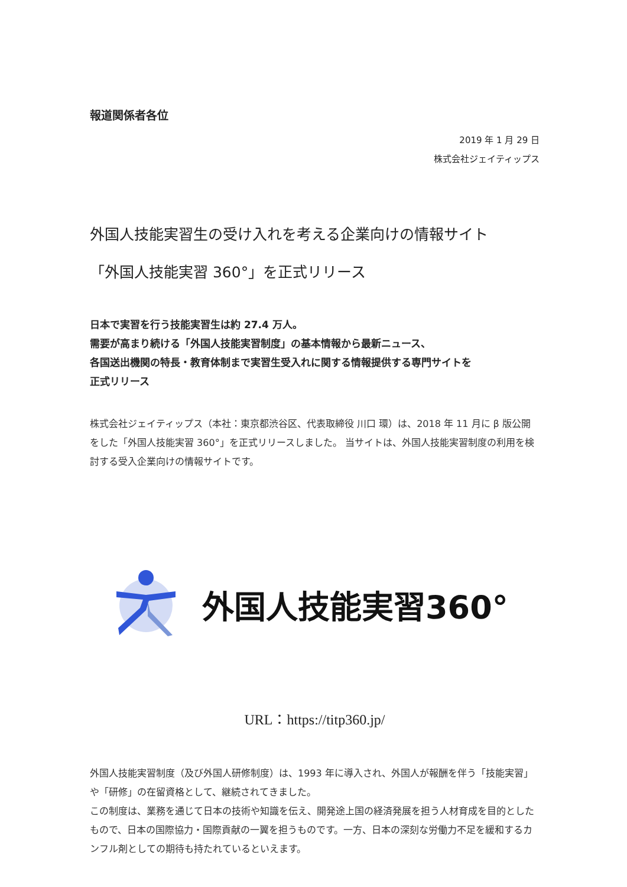報道関係者各位
2019 年 1 月 29 日
株式会社ジェイティップス
外国人技能実習生の受け入れを考える企業向けの情報サイト
「外国人技能実習 360°」を正式リリース
日本で実習を行う技能実習生は約 27.4 万人。
需要が高まり続ける「外国人技能実習制度」の基本情報から最新ニュース、
各国送出機関の特長・教育体制まで実習生受入れに関する情報提供する専門サイトを
正式リリース
株式会社ジェイティップス（本社：東京都渋谷区、代表取締役 川口 環）は、2018 年 11 月に β 版公開をした「外国人技能実習 360°」を正式リリースしました。 当サイトは、外国人技能実習制度の利用を検討する受入企業向けの情報サイトです。
外国人技能実習360°
URL：https://titp360.jp/
外国人技能実習制度（及び外国人研修制度）は、1993 年に導入され、外国人が報酬を伴う「技能実習」や「研修」の在留資格として、継続されてきました。
この制度は、業務を通じて日本の技術や知識を伝え、開発途上国の経済発展を担う人材育成を目的としたもので、日本の国際協力・国際貢献の一翼を担うものです。一方、日本の深刻な労働力不足を緩和するカンフル剤としての期待も持たれているといえます。